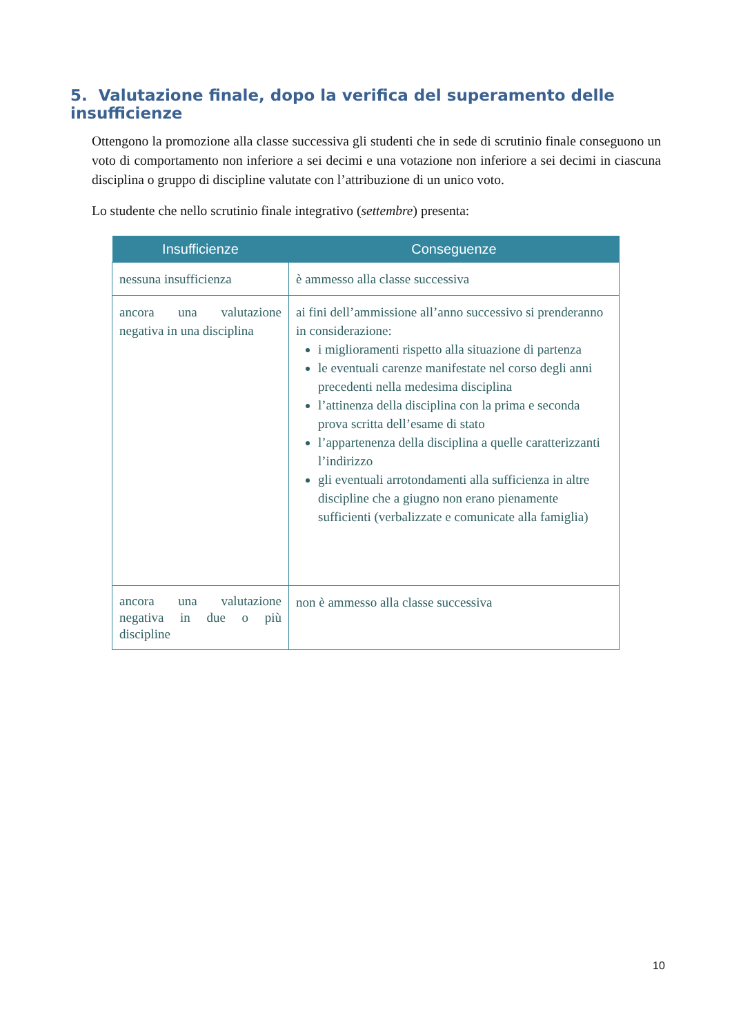5. Valutazione finale, dopo la verifica del superamento delle insufficienze
Ottengono la promozione alla classe successiva gli studenti che in sede di scrutinio finale conseguono un voto di comportamento non inferiore a sei decimi e una votazione non inferiore a sei decimi in ciascuna disciplina o gruppo di discipline valutate con l’attribuzione di un unico voto.
Lo studente che nello scrutinio finale integrativo (settembre) presenta:
| Insufficienze | Conseguenze |
| --- | --- |
| nessuna insufficienza | è ammesso alla classe successiva |
| ancora una valutazione negativa in una disciplina | ai fini dell’ammissione all’anno successivo si prenderanno in considerazione: i miglioramenti rispetto alla situazione di partenza le eventuali carenze manifestate nel corso degli anni precedenti nella medesima disciplina l’attinenza della disciplina con la prima e seconda prova scritta dell’esame di stato l’appartenenza della disciplina a quelle caratterizzanti l’indirizzo gli eventuali arrotondamenti alla sufficienza in altre discipline che a giugno non erano pienamente sufficienti (verbalizzate e comunicate alla famiglia) |
| ancora una valutazione negativa in due o più discipline | non è ammesso alla classe successiva |
10